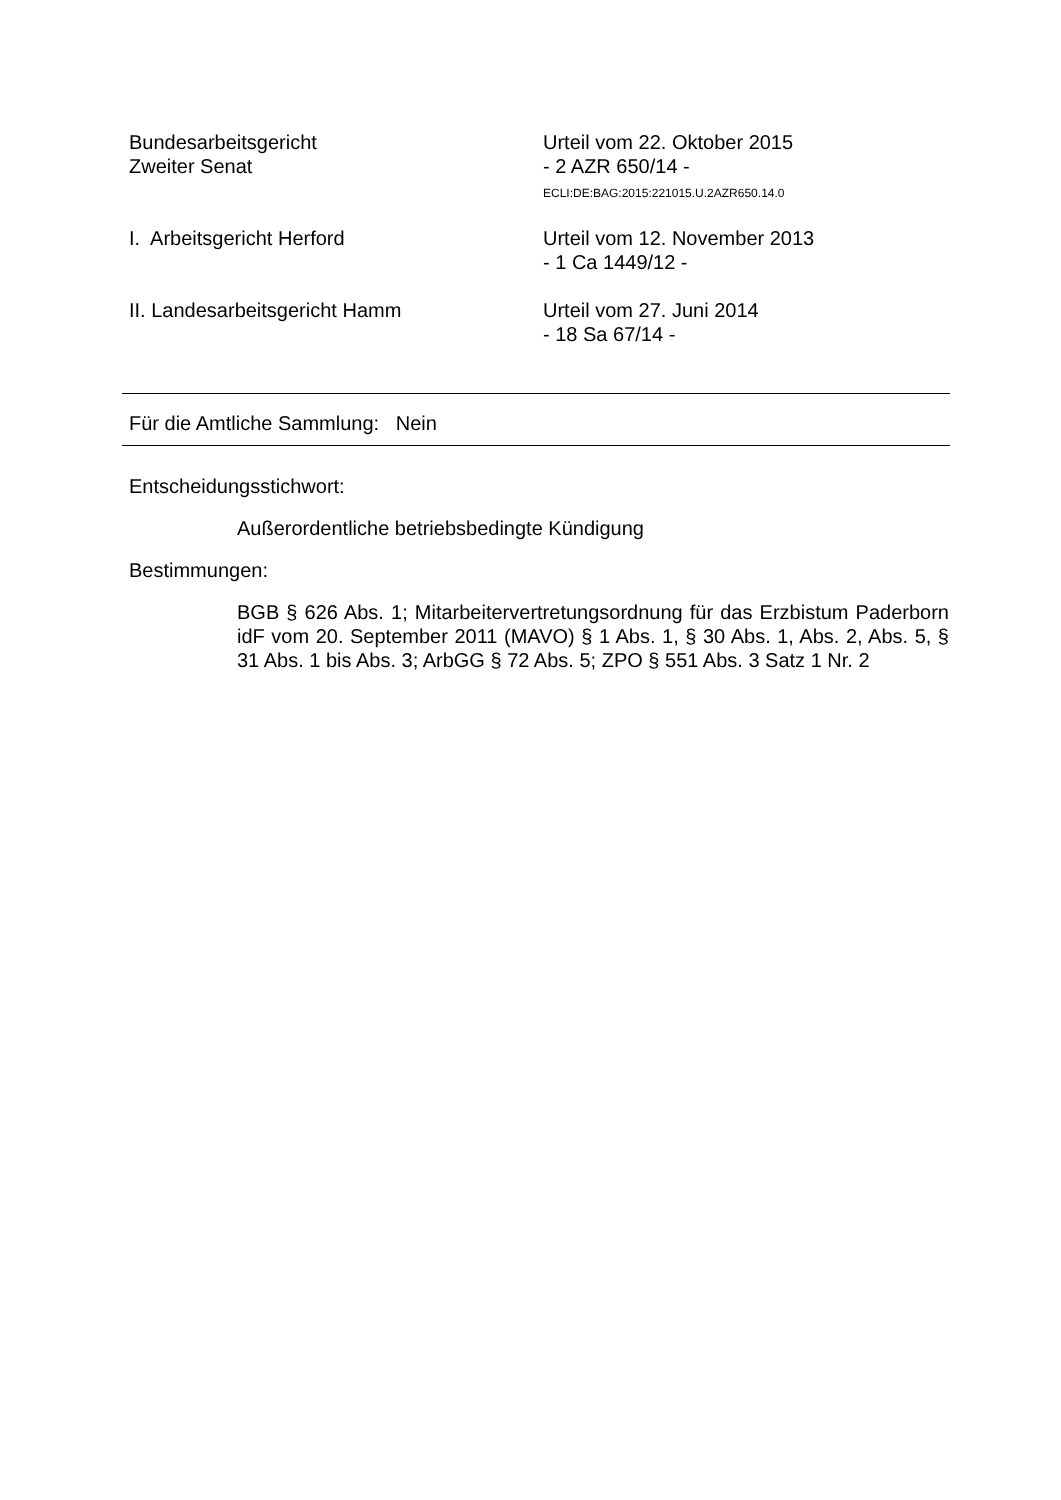Bundesarbeitsgericht
Zweiter Senat
Urteil vom 22. Oktober 2015
- 2 AZR 650/14 -
ECLI:DE:BAG:2015:221015.U.2AZR650.14.0
I. Arbeitsgericht Herford Urteil vom 12. November 2013
- 1 Ca 1449/12 -
II. Landesarbeitsgericht Hamm Urteil vom 27. Juni 2014
- 18 Sa 67/14 -
Für die Amtliche Sammlung: Nein
Entscheidungsstichwort:
Außerordentliche betriebsbedingte Kündigung
Bestimmungen:
BGB § 626 Abs. 1; Mitarbeitervertretungsordnung für das Erzbistum Paderborn idF vom 20. September 2011 (MAVO) § 1 Abs. 1, § 30 Abs. 1, Abs. 2, Abs. 5, § 31 Abs. 1 bis Abs. 3; ArbGG § 72 Abs. 5; ZPO § 551 Abs. 3 Satz 1 Nr. 2